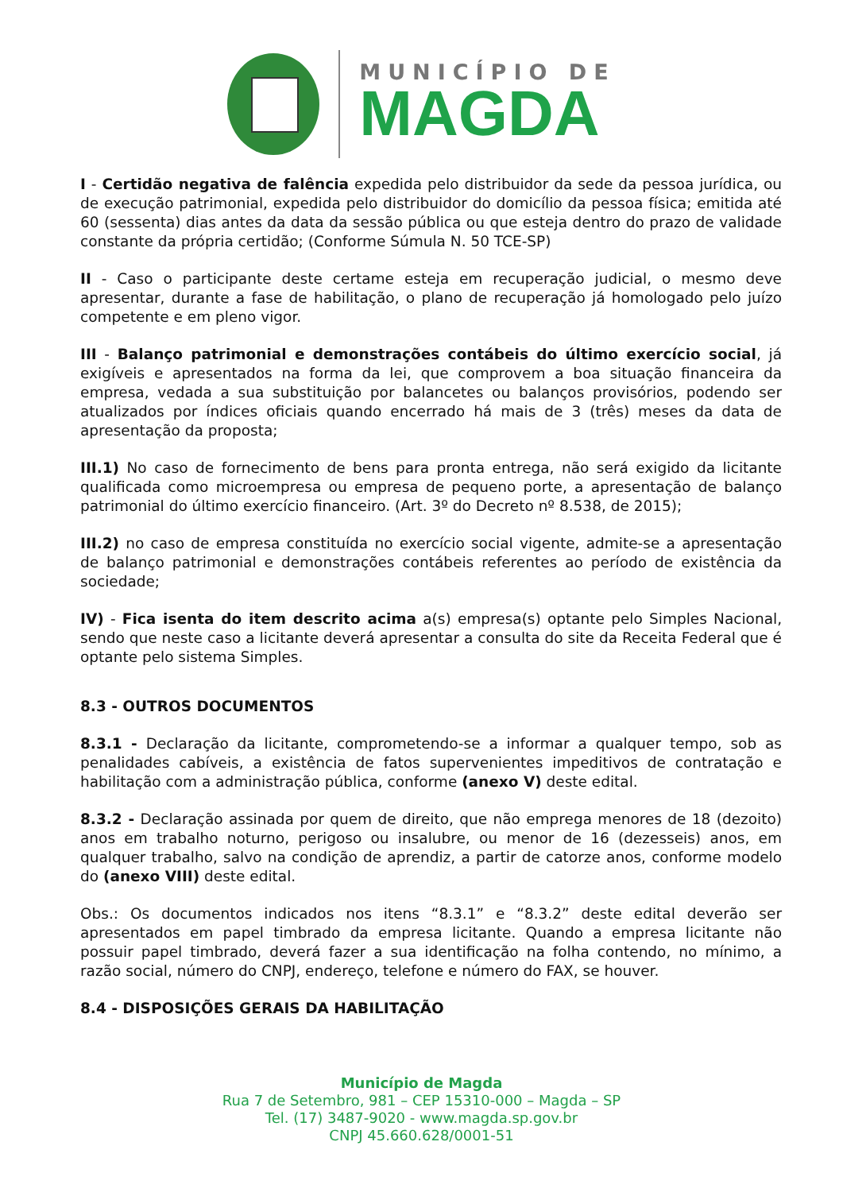MUNICÍPIO DE
MAGDA
I - Certidão negativa de falência expedida pelo distribuidor da sede da pessoa jurídica, ou de execução patrimonial, expedida pelo distribuidor do domicílio da pessoa física; emitida até 60 (sessenta) dias antes da data da sessão pública ou que esteja dentro do prazo de validade constante da própria certidão; (Conforme Súmula N. 50 TCE-SP)
II - Caso o participante deste certame esteja em recuperação judicial, o mesmo deve apresentar, durante a fase de habilitação, o plano de recuperação já homologado pelo juízo competente e em pleno vigor.
III - Balanço patrimonial e demonstrações contábeis do último exercício social, já exigíveis e apresentados na forma da lei, que comprovem a boa situação financeira da empresa, vedada a sua substituição por balancetes ou balanços provisórios, podendo ser atualizados por índices oficiais quando encerrado há mais de 3 (três) meses da data de apresentação da proposta;
III.1) No caso de fornecimento de bens para pronta entrega, não será exigido da licitante qualificada como microempresa ou empresa de pequeno porte, a apresentação de balanço patrimonial do último exercício financeiro. (Art. 3º do Decreto nº 8.538, de 2015);
III.2) no caso de empresa constituída no exercício social vigente, admite-se a apresentação de balanço patrimonial e demonstrações contábeis referentes ao período de existência da sociedade;
IV) - Fica isenta do item descrito acima a(s) empresa(s) optante pelo Simples Nacional, sendo que neste caso a licitante deverá apresentar a consulta do site da Receita Federal que é optante pelo sistema Simples.
8.3 - OUTROS DOCUMENTOS
8.3.1 - Declaração da licitante, comprometendo-se a informar a qualquer tempo, sob as penalidades cabíveis, a existência de fatos supervenientes impeditivos de contratação e habilitação com a administração pública, conforme (anexo V) deste edital.
8.3.2 - Declaração assinada por quem de direito, que não emprega menores de 18 (dezoito) anos em trabalho noturno, perigoso ou insalubre, ou menor de 16 (dezesseis) anos, em qualquer trabalho, salvo na condição de aprendiz, a partir de catorze anos, conforme modelo do (anexo VIII) deste edital.
Obs.: Os documentos indicados nos itens “8.3.1” e “8.3.2” deste edital deverão ser apresentados em papel timbrado da empresa licitante. Quando a empresa licitante não possuir papel timbrado, deverá fazer a sua identificação na folha contendo, no mínimo, a razão social, número do CNPJ, endereço, telefone e número do FAX, se houver.
8.4 - DISPOSIÇÕES GERAIS DA HABILITAÇÃO
Município de Magda
Rua 7 de Setembro, 981 – CEP 15310-000 – Magda – SP
Tel. (17) 3487-9020 - www.magda.sp.gov.br
CNPJ 45.660.628/0001-51